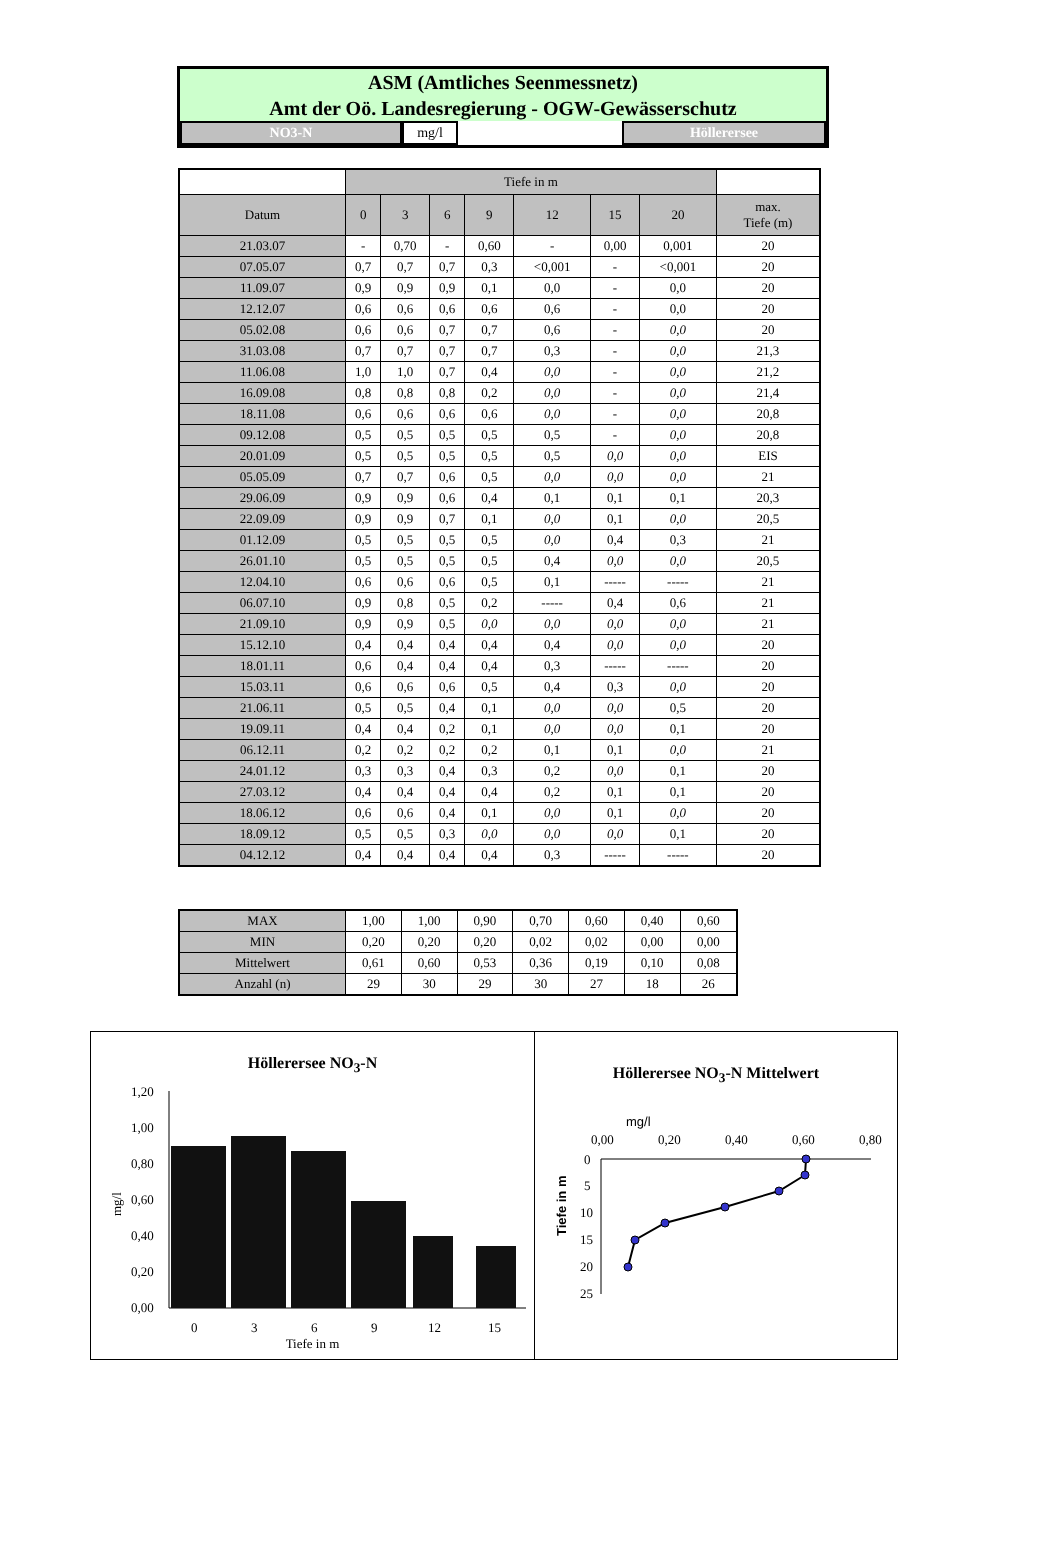ASM (Amtliches Seenmessnetz)
Amt der Oö. Landesregierung - OGW-Gewässerschutz
NO3-N mg/l Höllerersee
| | Tiefe in m | | | | | | | |
| Datum | 0 | 3 | 6 | 9 | 12 | 15 | 20 | max. Tiefe (m) |
| 21.03.07 | - | 0,70 | - | 0,60 | - | 0,00 | 0,001 | 20 |
| 07.05.07 | 0,7 | 0,7 | 0,7 | 0,3 | <0,001 | - | <0,001 | 20 |
| 11.09.07 | 0,9 | 0,9 | 0,9 | 0,1 | 0,0 | - | 0,0 | 20 |
| 12.12.07 | 0,6 | 0,6 | 0,6 | 0,6 | 0,6 | - | 0,0 | 20 |
| 05.02.08 | 0,6 | 0,6 | 0,7 | 0,7 | 0,6 | - | 0,0 | 20 |
| 31.03.08 | 0,7 | 0,7 | 0,7 | 0,7 | 0,3 | - | 0,0 | 21,3 |
| 11.06.08 | 1,0 | 1,0 | 0,7 | 0,4 | 0,0 | - | 0,0 | 21,2 |
| 16.09.08 | 0,8 | 0,8 | 0,8 | 0,2 | 0,0 | - | 0,0 | 21,4 |
| 18.11.08 | 0,6 | 0,6 | 0,6 | 0,6 | 0,0 | - | 0,0 | 20,8 |
| 09.12.08 | 0,5 | 0,5 | 0,5 | 0,5 | 0,5 | - | 0,0 | 20,8 |
| 20.01.09 | 0,5 | 0,5 | 0,5 | 0,5 | 0,5 | 0,0 | 0,0 | EIS |
| 05.05.09 | 0,7 | 0,7 | 0,6 | 0,5 | 0,0 | 0,0 | 0,0 | 21 |
| 29.06.09 | 0,9 | 0,9 | 0,6 | 0,4 | 0,1 | 0,1 | 0,1 | 20,3 |
| 22.09.09 | 0,9 | 0,9 | 0,7 | 0,1 | 0,0 | 0,1 | 0,0 | 20,5 |
| 01.12.09 | 0,5 | 0,5 | 0,5 | 0,5 | 0,0 | 0,4 | 0,3 | 21 |
| 26.01.10 | 0,5 | 0,5 | 0,5 | 0,5 | 0,4 | 0,0 | 0,0 | 20,5 |
| 12.04.10 | 0,6 | 0,6 | 0,6 | 0,5 | 0,1 | ----- | ----- | 21 |
| 06.07.10 | 0,9 | 0,8 | 0,5 | 0,2 | ----- | 0,4 | 0,6 | 21 |
| 21.09.10 | 0,9 | 0,9 | 0,5 | 0,0 | 0,0 | 0,0 | 0,0 | 21 |
| 15.12.10 | 0,4 | 0,4 | 0,4 | 0,4 | 0,4 | 0,0 | 0,0 | 20 |
| 18.01.11 | 0,6 | 0,4 | 0,4 | 0,4 | 0,3 | ----- | ----- | 20 |
| 15.03.11 | 0,6 | 0,6 | 0,6 | 0,5 | 0,4 | 0,3 | 0,0 | 20 |
| 21.06.11 | 0,5 | 0,5 | 0,4 | 0,1 | 0,0 | 0,0 | 0,5 | 20 |
| 19.09.11 | 0,4 | 0,4 | 0,2 | 0,1 | 0,0 | 0,0 | 0,1 | 20 |
| 06.12.11 | 0,2 | 0,2 | 0,2 | 0,2 | 0,1 | 0,1 | 0,0 | 21 |
| 24.01.12 | 0,3 | 0,3 | 0,4 | 0,3 | 0,2 | 0,0 | 0,1 | 20 |
| 27.03.12 | 0,4 | 0,4 | 0,4 | 0,4 | 0,2 | 0,1 | 0,1 | 20 |
| 18.06.12 | 0,6 | 0,6 | 0,4 | 0,1 | 0,0 | 0,1 | 0,0 | 20 |
| 18.09.12 | 0,5 | 0,5 | 0,3 | 0,0 | 0,0 | 0,0 | 0,1 | 20 |
| 04.12.12 | 0,4 | 0,4 | 0,4 | 0,4 | 0,3 | ----- | ----- | 20 |
| MAX | 1,00 | 1,00 | 0,90 | 0,70 | 0,60 | 0,40 | 0,60 |
| MIN | 0,20 | 0,20 | 0,20 | 0,02 | 0,02 | 0,00 | 0,00 |
| Mittelwert | 0,61 | 0,60 | 0,53 | 0,36 | 0,19 | 0,10 | 0,08 |
| Anzahl (n) | 29 | 30 | 29 | 30 | 27 | 18 | 26 |
Höllerersee NO<sub>3</sub>-N
1,20
1,00
0,80
0,60
0,40
0,20
0,00
0
3
6
9
12
15
mg/l
Tiefe in m
Höllerersee NO<sub>3</sub>-N Mittelwert
mg/l
0,00
0,20
0,40
0,60
0,80
0
5
10
15
20
25
Tiefe in m